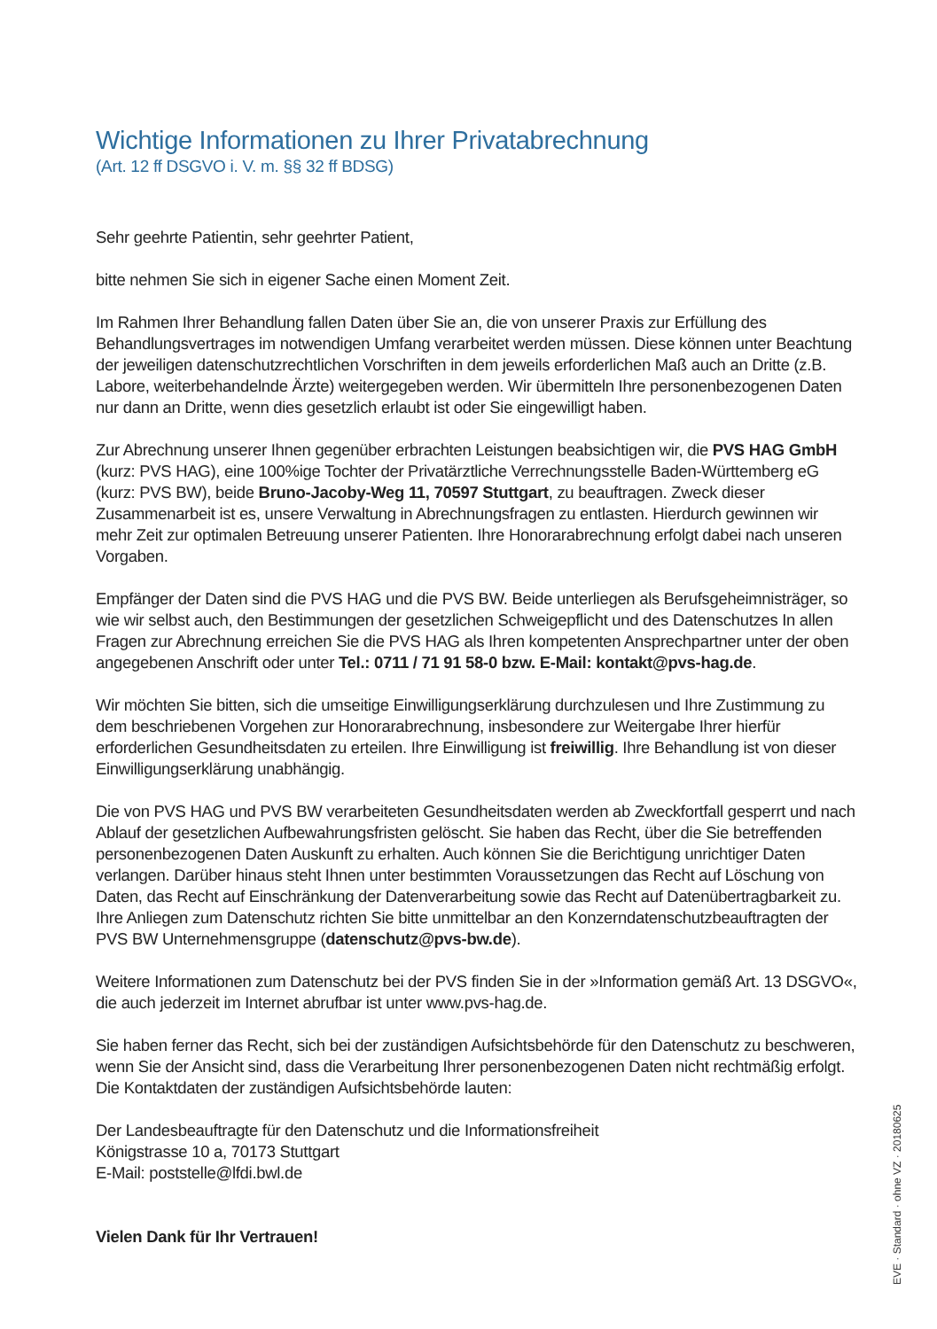Wichtige Informationen zu Ihrer Privatabrechnung
(Art. 12 ff DSGVO i. V. m. §§ 32 ff BDSG)
Sehr geehrte Patientin, sehr geehrter Patient,
bitte nehmen Sie sich in eigener Sache einen Moment Zeit.
Im Rahmen Ihrer Behandlung fallen Daten über Sie an, die von unserer Praxis zur Erfüllung des Behandlungsvertrages im notwendigen Umfang verarbeitet werden müssen. Diese können unter Beachtung der jeweiligen datenschutzrechtlichen Vorschriften in dem jeweils erforderlichen Maß auch an Dritte (z.B. Labore, weiterbehandelnde Ärzte) weitergegeben werden. Wir übermitteln Ihre personenbezogenen Daten nur dann an Dritte, wenn dies gesetzlich erlaubt ist oder Sie eingewilligt haben.
Zur Abrechnung unserer Ihnen gegenüber erbrachten Leistungen beabsichtigen wir, die PVS HAG GmbH (kurz: PVS HAG), eine 100%ige Tochter der Privatärztliche Verrechnungsstelle Baden-Württemberg eG (kurz: PVS BW), beide Bruno-Jacoby-Weg 11, 70597 Stuttgart, zu beauftragen. Zweck dieser Zusammenarbeit ist es, unsere Verwaltung in Abrechnungsfragen zu entlasten. Hierdurch gewinnen wir mehr Zeit zur optimalen Betreuung unserer Patienten. Ihre Honorarabrechnung erfolgt dabei nach unseren Vorgaben.
Empfänger der Daten sind die PVS HAG und die PVS BW. Beide unterliegen als Berufsgeheimnisträger, so wie wir selbst auch, den Bestimmungen der gesetzlichen Schweigepflicht und des Datenschutzes In allen Fragen zur Abrechnung erreichen Sie die PVS HAG als Ihren kompetenten Ansprechpartner unter der oben angegebenen Anschrift oder unter Tel.: 0711 / 71 91 58-0 bzw. E-Mail: kontakt@pvs-hag.de.
Wir möchten Sie bitten, sich die umseitige Einwilligungserklärung durchzulesen und Ihre Zustimmung zu dem beschriebenen Vorgehen zur Honorarabrechnung, insbesondere zur Weitergabe Ihrer hierfür erforderlichen Gesundheitsdaten zu erteilen. Ihre Einwilligung ist freiwillig. Ihre Behandlung ist von dieser Einwilligungserklärung unabhängig.
Die von PVS HAG und PVS BW verarbeiteten Gesundheitsdaten werden ab Zweckfortfall gesperrt und nach Ablauf der gesetzlichen Aufbewahrungsfristen gelöscht. Sie haben das Recht, über die Sie betreffenden personenbezogenen Daten Auskunft zu erhalten. Auch können Sie die Berichtigung unrichtiger Daten verlangen. Darüber hinaus steht Ihnen unter bestimmten Voraussetzungen das Recht auf Löschung von Daten, das Recht auf Einschränkung der Datenverarbeitung sowie das Recht auf Datenübertragbarkeit zu. Ihre Anliegen zum Datenschutz richten Sie bitte unmittelbar an den Konzerndatenschutzbeauftragten der PVS BW Unternehmensgruppe (datenschutz@pvs-bw.de).
Weitere Informationen zum Datenschutz bei der PVS finden Sie in der »Information gemäß Art. 13 DSGVO«, die auch jederzeit im Internet abrufbar ist unter www.pvs-hag.de.
Sie haben ferner das Recht, sich bei der zuständigen Aufsichtsbehörde für den Datenschutz zu beschweren, wenn Sie der Ansicht sind, dass die Verarbeitung Ihrer personenbezogenen Daten nicht rechtmäßig erfolgt. Die Kontaktdaten der zuständigen Aufsichtsbehörde lauten:
Der Landesbeauftragte für den Datenschutz und die Informationsfreiheit
Königstrasse 10 a, 70173 Stuttgart
E-Mail: poststelle@lfdi.bwl.de
Vielen Dank für Ihr Vertrauen!
EVE · Standard · ohne VZ · 20180625